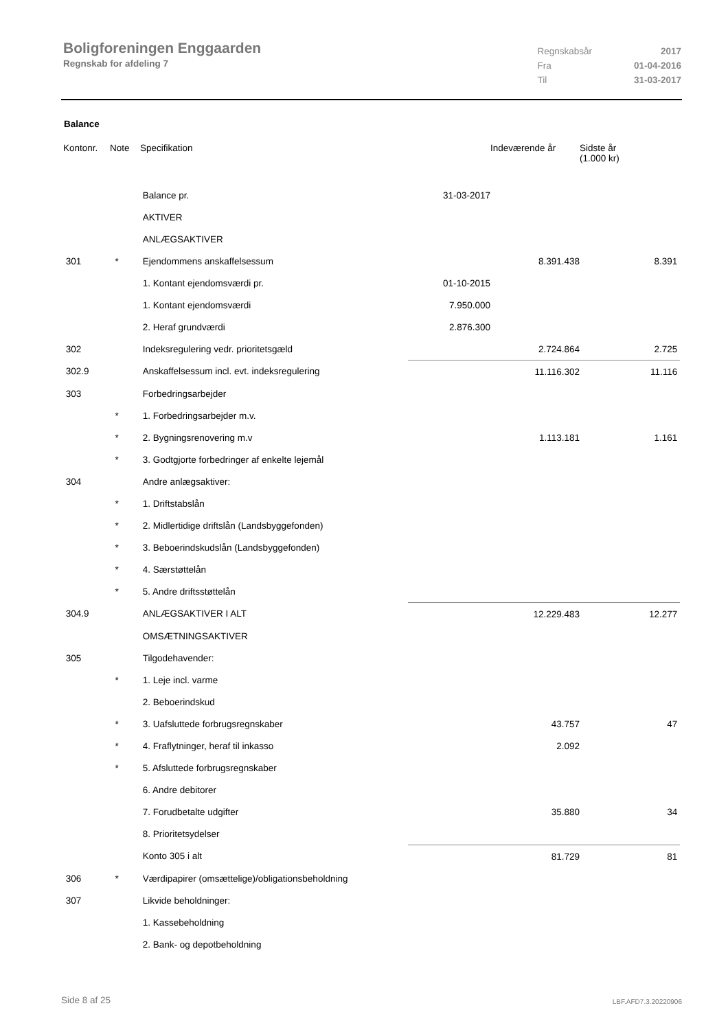Boligforeningen Enggaarden
Regnskab for afdeling 7
| Regnskabsår | 2017 |
| Fra | 01-04-2016 |
| Til | 31-03-2017 |
Balance
| Kontonr. | Note | Specifikation | | Indeværende år | Sidste år (1.000 kr) |
| --- | --- | --- | --- | --- | --- |
| | | Balance pr. | 31-03-2017 | | |
| | | AKTIVER | | | |
| | | ANLÆGSAKTIVER | | | |
| 301 | * | Ejendommens anskaffelsessum | | 8.391.438 | 8.391 |
| | | 1. Kontant ejendomsværdi pr. | 01-10-2015 | | |
| | | 1. Kontant ejendomsværdi | 7.950.000 | | |
| | | 2. Heraf grundværdi | 2.876.300 | | |
| 302 | | Indeksregulering vedr. prioritetsgæld | | 2.724.864 | 2.725 |
| 302.9 | | Anskaffelsessum incl. evt. indeksregulering | | 11.116.302 | 11.116 |
| 303 | | Forbedringsarbejder | | | |
| | * | 1. Forbedringsarbejder m.v. | | | |
| | * | 2. Bygningsrenovering m.v | | 1.113.181 | 1.161 |
| | * | 3. Godtgjorte forbedringer af enkelte lejemål | | | |
| 304 | | Andre anlægsaktiver: | | | |
| | * | 1. Driftstabslån | | | |
| | * | 2. Midlertidige driftslån (Landsbyggefonden) | | | |
| | * | 3. Beboerindskudslån (Landsbyggefonden) | | | |
| | * | 4. Særstøttelån | | | |
| | * | 5. Andre driftsstøttelån | | | |
| 304.9 | | ANLÆGSAKTIVER I ALT | | 12.229.483 | 12.277 |
| | | OMSÆTNINGSAKTIVER | | | |
| 305 | | Tilgodehavender: | | | |
| | * | 1. Leje incl. varme | | | |
| | | 2. Beboerindskud | | | |
| | * | 3. Uafsluttede forbrugsregnskaber | | 43.757 | 47 |
| | * | 4. Fraflytninger, heraf til inkasso | | 2.092 | |
| | * | 5. Afsluttede forbrugsregnskaber | | | |
| | | 6. Andre debitorer | | | |
| | | 7. Forudbetalte udgifter | | 35.880 | 34 |
| | | 8. Prioritetsydelser | | | |
| | | Konto 305 i alt | | 81.729 | 81 |
| 306 | * | Værdipapirer (omsættelige)/obligationsbeholdning | | | |
| 307 | | Likvide beholdninger: | | | |
| | | 1. Kassebeholdning | | | |
| | | 2. Bank- og depotbeholdning | | | |
Side 8 af 25 LBF.AFD7.3.20220906